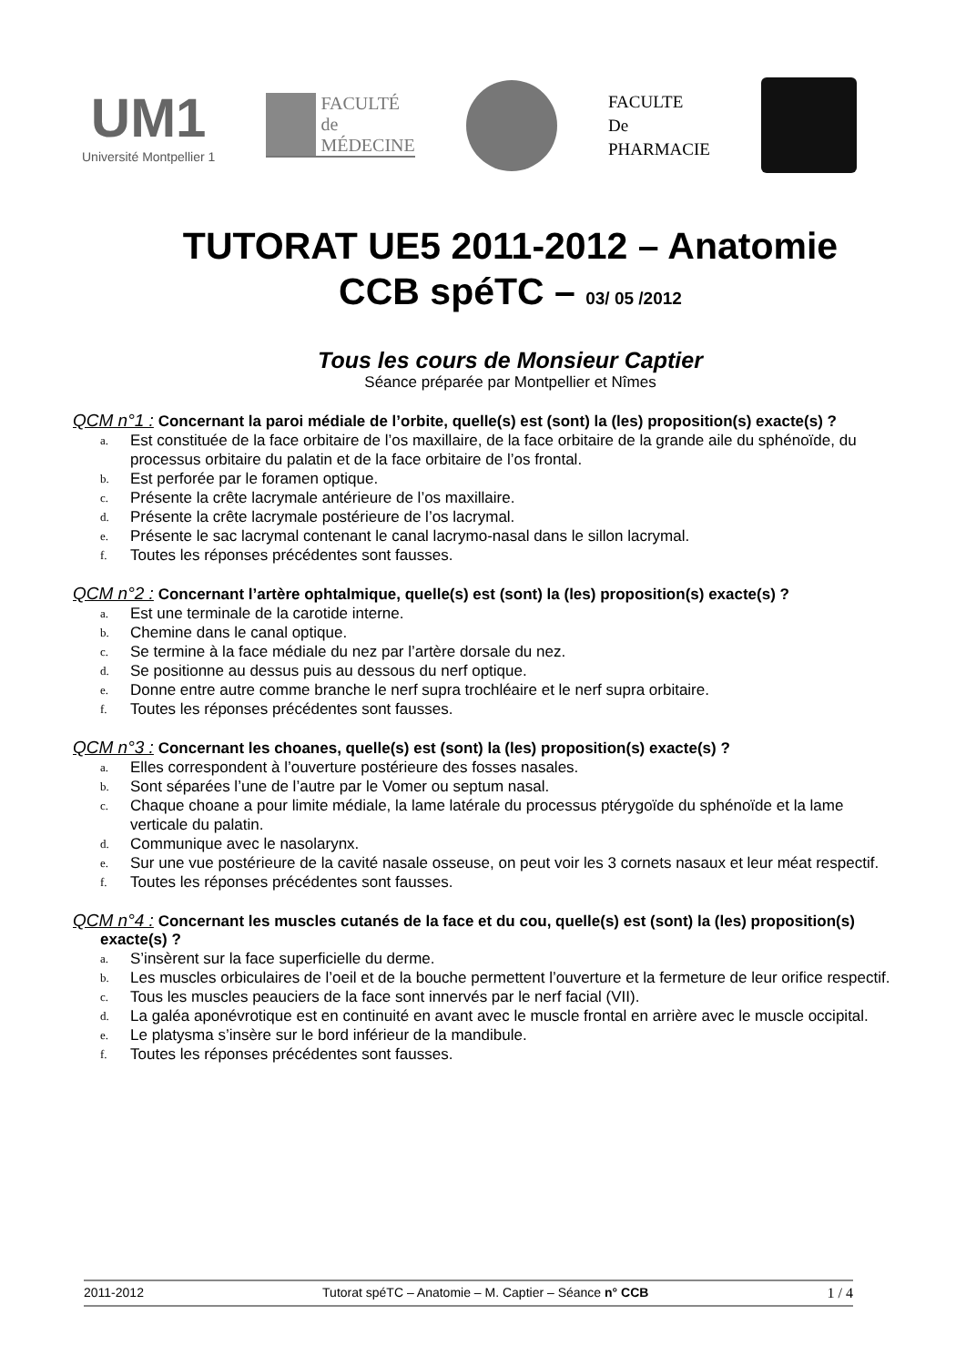UM1
Université Montpellier 1
FACULTÉ
de
MÉDECINE
FACULTE
De
PHARMACIE
TUTORAT UE5 2011-2012 – Anatomie
CCB spéTC – 03/ 05 /2012
Tous les cours de Monsieur Captier
Séance préparée par Montpellier et Nîmes
QCM n°1 : Concernant la paroi médiale de l’orbite, quelle(s) est (sont) la (les) proposition(s) exacte(s) ?
a. Est constituée de la face orbitaire de l’os maxillaire, de la face orbitaire de la grande aile du sphénoïde, du processus orbitaire du palatin et de la face orbitaire de l’os frontal.
b. Est perforée par le foramen optique.
c. Présente la crête lacrymale antérieure de l’os maxillaire.
d. Présente la crête lacrymale postérieure de l’os lacrymal.
e. Présente le sac lacrymal contenant le canal lacrymo-nasal dans le sillon lacrymal.
f. Toutes les réponses précédentes sont fausses.
QCM n°2 : Concernant l’artère ophtalmique, quelle(s) est (sont) la (les) proposition(s) exacte(s) ?
a. Est une terminale de la carotide interne.
b. Chemine dans le canal optique.
c. Se termine à la face médiale du nez par l’artère dorsale du nez.
d. Se positionne au dessus puis au dessous du nerf optique.
e. Donne entre autre comme branche le nerf supra trochléaire et le nerf supra orbitaire.
f. Toutes les réponses précédentes sont fausses.
QCM n°3 : Concernant les choanes, quelle(s) est (sont) la (les) proposition(s) exacte(s) ?
a. Elles correspondent à l’ouverture postérieure des fosses nasales.
b. Sont séparées l’une de l’autre par le Vomer ou septum nasal.
c. Chaque choane a pour limite médiale, la lame latérale du processus ptérygoïde du sphénoïde et la lame verticale du palatin.
d. Communique avec le nasolarynx.
e. Sur une vue postérieure de la cavité nasale osseuse, on peut voir les 3 cornets nasaux et leur méat respectif.
f. Toutes les réponses précédentes sont fausses.
QCM n°4 : Concernant les muscles cutanés de la face et du cou, quelle(s) est (sont) la (les) proposition(s) exacte(s) ?
a. S’insèrent sur la face superficielle du derme.
b. Les muscles orbiculaires de l’oeil et de la bouche permettent l’ouverture et la fermeture de leur orifice respectif.
c. Tous les muscles peauciers de la face sont innervés par le nerf facial (VII).
d. La galéa aponévrotique est en continuité en avant avec le muscle frontal en arrière avec le muscle occipital.
e. Le platysma s’insère sur le bord inférieur de la mandibule.
f. Toutes les réponses précédentes sont fausses.
2011-2012 Tutorat spéTC – Anatomie – M. Captier – Séance n° CCB 1 / 4